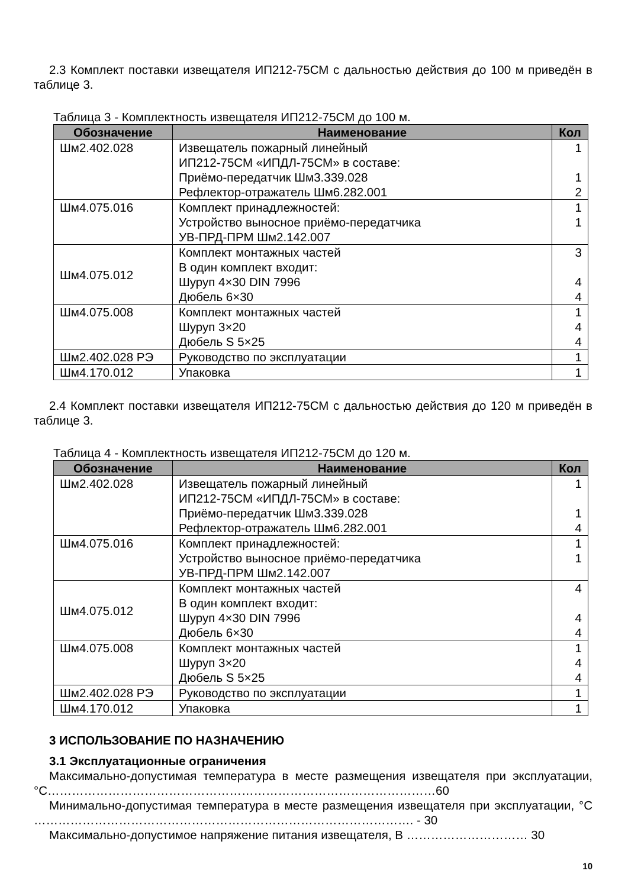2.3 Комплект поставки извещателя ИП212-75СМ с дальностью действия до 100 м приведён в таблице 3.
Таблица 3 - Комплектность извещателя ИП212-75СМ до 100 м.
| Обозначение | Наименование | Кол |
| --- | --- | --- |
| Шм2.402.028 | Извещатель пожарный линейный ИП212-75СМ «ИПДЛ-75СМ» в составе: Приёмо-передатчик Шм3.339.028 Рефлектор-отражатель Шм6.282.001 | 1 1 2 |
| Шм4.075.016 | Комплект принадлежностей: Устройство выносное приёмо-передатчика УВ-ПРД-ПРМ Шм2.142.007 | 1 1 |
| Шм4.075.012 | Комплект монтажных частей В один комплект входит: Шуруп 4×30 DIN 7996 Дюбель 6×30 | 3 4 4 |
| Шм4.075.008 | Комплект монтажных частей Шуруп 3×20 Дюбель S 5×25 | 1 4 4 |
| Шм2.402.028 РЭ | Руководство по эксплуатации | 1 |
| Шм4.170.012 | Упаковка | 1 |
2.4 Комплект поставки извещателя ИП212-75СМ с дальностью действия до 120 м приведён в таблице 3.
Таблица 4 - Комплектность извещателя ИП212-75СМ до 120 м.
| Обозначение | Наименование | Кол |
| --- | --- | --- |
| Шм2.402.028 | Извещатель пожарный линейный ИП212-75СМ «ИПДЛ-75СМ» в составе: Приёмо-передатчик Шм3.339.028 Рефлектор-отражатель Шм6.282.001 | 1 1 4 |
| Шм4.075.016 | Комплект принадлежностей: Устройство выносное приёмо-передатчика УВ-ПРД-ПРМ Шм2.142.007 | 1 1 |
| Шм4.075.012 | Комплект монтажных частей В один комплект входит: Шуруп 4×30 DIN 7996 Дюбель 6×30 | 4 4 4 |
| Шм4.075.008 | Комплект монтажных частей Шуруп 3×20 Дюбель S 5×25 | 1 4 4 |
| Шм2.402.028 РЭ | Руководство по эксплуатации | 1 |
| Шм4.170.012 | Упаковка | 1 |
3 ИСПОЛЬЗОВАНИЕ ПО НАЗНАЧЕНИЮ
3.1 Эксплуатационные ограничения
Максимально-допустимая температура в месте размещения извещателя при эксплуатации, °С……………………………………………………………………………………60
Минимально-допустимая температура в месте размещения извещателя при эксплуатации, °С …………………………………………………………………………………. - 30
Максимально-допустимое напряжение питания извещателя, В ………………………… 30
10